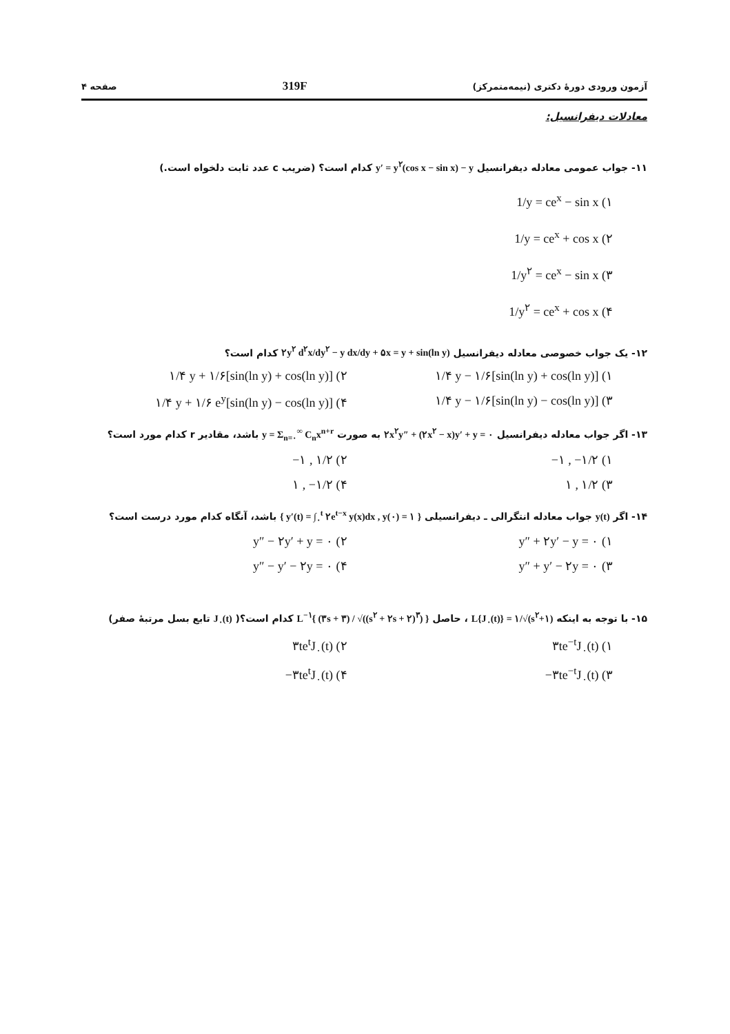آزمون ورودی دورهٔ دکتری (نیمه‌متمرکز) 319F صفحه ۴
معادلات دیفرانسیل:
۱۱- جواب عمومی معادله دیفرانسیل y′ = y<sup>۲</sup>(cos x − sin x) − y کدام است؟ (ضریب c عدد ثابت دلخواه است.)
۱) 1/y = ce<sup>x</sup> − sin x
۲) 1/y = ce<sup>x</sup> + cos x
۳) 1/y<sup>۲</sup> = ce<sup>x</sup> − sin x
۴) 1/y<sup>۲</sup> = ce<sup>x</sup> + cos x
۱۲- یک جواب خصوصی معادله دیفرانسیل ۲y<sup>۲</sup> d<sup>۲</sup>x/dy<sup>۲</sup> − y dx/dy + ۵x = y + sin(ln y) کدام است؟
۱) ۱/۴ y − ۱/۶[sin(ln y) + cos(ln y)]
۲) ۱/۴ y + ۱/۶[sin(ln y) + cos(ln y)]
۳) ۱/۴ y − ۱/۶[sin(ln y) − cos(ln y)]
۴) ۱/۴ y + ۱/۶ e<sup>y</sup>[sin(ln y) − cos(ln y)]
۱۳- اگر جواب معادله دیفرانسیل ۲x<sup>۲</sup>y″ + (۲x<sup>۲</sup> − x)y′ + y = ۰ به صورت y = Σ<sub>n=۰</sub><sup>∞</sup> C<sub>n</sub>x<sup>n+r</sup> باشد، مقادیر r کدام مورد است؟
۱) −۱ , −۱/۲
۲) −۱ , ۱/۲
۳) ۱ , ۱/۲
۴) ۱ , −۱/۲
۱۴- اگر y(t) جواب معادله انتگرالی ـ دیفرانسیلی { y′(t) = ∫<sub>۰</sub><sup>t</sup> ۲e<sup>t−x</sup> y(x)dx , y(۰) = ۱ } باشد، آنگاه کدام مورد درست است؟
۱) y″ + ۲y′ − y = ۰
۲) y″ − ۲y′ + y = ۰
۳) y″ + y′ − ۲y = ۰
۴) y″ − y′ − ۲y = ۰
۱۵- با توجه به اینکه L{J<sub>۰</sub>(t)} = ۱/√(s<sup>۲</sup>+۱) ، حاصل L<sup>−۱</sup>{ (۳s + ۳) / √((s<sup>۲</sup> + ۲s + ۲)<sup>۳</sup>) } کدام است؟( J<sub>۰</sub>(t) تابع بسل مرتبهٔ صفر)
۱) ۳te<sup>−t</sup>J<sub>۰</sub>(t)
۲) ۳te<sup>t</sup>J<sub>۰</sub>(t)
۳) −۳te<sup>−t</sup>J<sub>۰</sub>(t)
۴) −۳te<sup>t</sup>J<sub>۰</sub>(t)